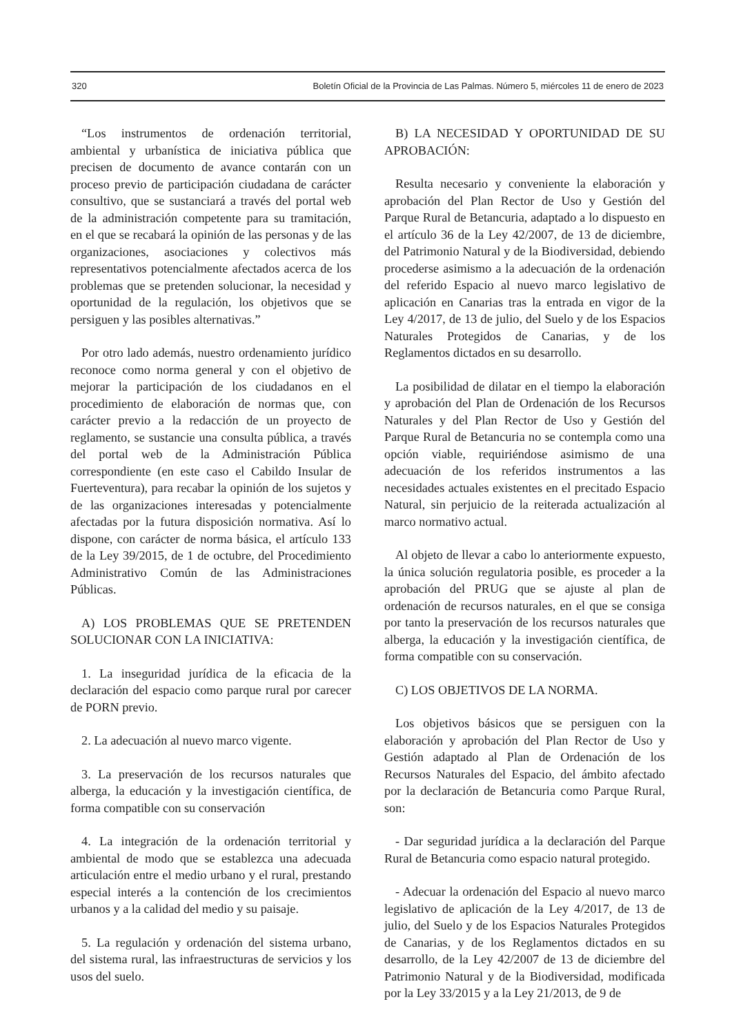320 Boletín Oficial de la Provincia de Las Palmas. Número 5, miércoles 11 de enero de 2023
“Los instrumentos de ordenación territorial, ambiental y urbanística de iniciativa pública que precisen de documento de avance contarán con un proceso previo de participación ciudadana de carácter consultivo, que se sustanciará a través del portal web de la administración competente para su tramitación, en el que se recabará la opinión de las personas y de las organizaciones, asociaciones y colectivos más representativos potencialmente afectados acerca de los problemas que se pretenden solucionar, la necesidad y oportunidad de la regulación, los objetivos que se persiguen y las posibles alternativas.”
Por otro lado además, nuestro ordenamiento jurídico reconoce como norma general y con el objetivo de mejorar la participación de los ciudadanos en el procedimiento de elaboración de normas que, con carácter previo a la redacción de un proyecto de reglamento, se sustancie una consulta pública, a través del portal web de la Administración Pública correspondiente (en este caso el Cabildo Insular de Fuerteventura), para recabar la opinión de los sujetos y de las organizaciones interesadas y potencialmente afectadas por la futura disposición normativa. Así lo dispone, con carácter de norma básica, el artículo 133 de la Ley 39/2015, de 1 de octubre, del Procedimiento Administrativo Común de las Administraciones Públicas.
A) LOS PROBLEMAS QUE SE PRETENDEN SOLUCIONAR CON LA INICIATIVA:
1. La inseguridad jurídica de la eficacia de la declaración del espacio como parque rural por carecer de PORN previo.
2. La adecuación al nuevo marco vigente.
3. La preservación de los recursos naturales que alberga, la educación y la investigación científica, de forma compatible con su conservación
4. La integración de la ordenación territorial y ambiental de modo que se establezca una adecuada articulación entre el medio urbano y el rural, prestando especial interés a la contención de los crecimientos urbanos y a la calidad del medio y su paisaje.
5. La regulación y ordenación del sistema urbano, del sistema rural, las infraestructuras de servicios y los usos del suelo.
B) LA NECESIDAD Y OPORTUNIDAD DE SU APROBACIÓN:
Resulta necesario y conveniente la elaboración y aprobación del Plan Rector de Uso y Gestión del Parque Rural de Betancuria, adaptado a lo dispuesto en el artículo 36 de la Ley 42/2007, de 13 de diciembre, del Patrimonio Natural y de la Biodiversidad, debiendo procederse asimismo a la adecuación de la ordenación del referido Espacio al nuevo marco legislativo de aplicación en Canarias tras la entrada en vigor de la Ley 4/2017, de 13 de julio, del Suelo y de los Espacios Naturales Protegidos de Canarias, y de los Reglamentos dictados en su desarrollo.
La posibilidad de dilatar en el tiempo la elaboración y aprobación del Plan de Ordenación de los Recursos Naturales y del Plan Rector de Uso y Gestión del Parque Rural de Betancuria no se contempla como una opción viable, requiriéndose asimismo de una adecuación de los referidos instrumentos a las necesidades actuales existentes en el precitado Espacio Natural, sin perjuicio de la reiterada actualización al marco normativo actual.
Al objeto de llevar a cabo lo anteriormente expuesto, la única solución regulatoria posible, es proceder a la aprobación del PRUG que se ajuste al plan de ordenación de recursos naturales, en el que se consiga por tanto la preservación de los recursos naturales que alberga, la educación y la investigación científica, de forma compatible con su conservación.
C) LOS OBJETIVOS DE LA NORMA.
Los objetivos básicos que se persiguen con la elaboración y aprobación del Plan Rector de Uso y Gestión adaptado al Plan de Ordenación de los Recursos Naturales del Espacio, del ámbito afectado por la declaración de Betancuria como Parque Rural, son:
- Dar seguridad jurídica a la declaración del Parque Rural de Betancuria como espacio natural protegido.
- Adecuar la ordenación del Espacio al nuevo marco legislativo de aplicación de la Ley 4/2017, de 13 de julio, del Suelo y de los Espacios Naturales Protegidos de Canarias, y de los Reglamentos dictados en su desarrollo, de la Ley 42/2007 de 13 de diciembre del Patrimonio Natural y de la Biodiversidad, modificada por la Ley 33/2015 y a la Ley 21/2013, de 9 de